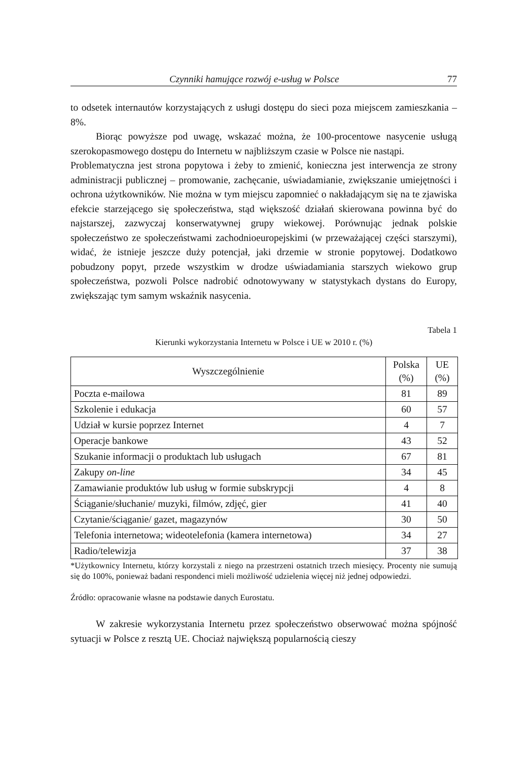Czynniki hamujące rozwój e-usług w Polsce 77
to odsetek internautów korzystających z usługi dostępu do sieci poza miejscem zamieszkania – 8%.
Biorąc powyższe pod uwagę, wskazać można, że 100-procentowe nasycenie usługą szerokopasmowego dostępu do Internetu w najbliższym czasie w Polsce nie nastąpi.
Problematyczna jest strona popytowa i żeby to zmienić, konieczna jest interwencja ze strony administracji publicznej – promowanie, zachęcanie, uświadamianie, zwiększanie umiejętności i ochrona użytkowników. Nie można w tym miejscu zapomnieć o nakładającym się na te zjawiska efekcie starzejącego się społeczeństwa, stąd większość działań skierowana powinna być do najstarszej, zazwyczaj konserwatywnej grupy wiekowej. Porównując jednak polskie społeczeństwo ze społeczeństwami zachodnioeuropejskimi (w przeważającej części starszymi), widać, że istnieje jeszcze duży potencjał, jaki drzemie w stronie popytowej. Dodatkowo pobudzony popyt, przede wszystkim w drodze uświadamiania starszych wiekowo grup społeczeństwa, pozwoli Polsce nadrobić odnotowywany w statystykach dystans do Europy, zwiększając tym samym wskaźnik nasycenia.
Tabela 1
Kierunki wykorzystania Internetu w Polsce i UE w 2010 r. (%)
| Wyszczególnienie | Polska (%) | UE (%) |
| --- | --- | --- |
| Poczta e-mailowa | 81 | 89 |
| Szkolenie i edukacja | 60 | 57 |
| Udział w kursie poprzez Internet | 4 | 7 |
| Operacje bankowe | 43 | 52 |
| Szukanie informacji o produktach lub usługach | 67 | 81 |
| Zakupy on-line | 34 | 45 |
| Zamawianie produktów lub usług w formie subskrypcji | 4 | 8 |
| Ściąganie/słuchanie/ muzyki, filmów, zdjęć, gier | 41 | 40 |
| Czytanie/ściąganie/ gazet, magazynów | 30 | 50 |
| Telefonia internetowa; wideotelefonia (kamera internetowa) | 34 | 27 |
| Radio/telewizja | 37 | 38 |
*Użytkownicy Internetu, którzy korzystali z niego na przestrzeni ostatnich trzech miesięcy. Procenty nie sumują się do 100%, ponieważ badani respondenci mieli możliwość udzielenia więcej niż jednej odpowiedzi.
Źródło: opracowanie własne na podstawie danych Eurostatu.
W zakresie wykorzystania Internetu przez społeczeństwo obserwować można spójność sytuacji w Polsce z resztą UE. Chociaż największą popularnością cieszy